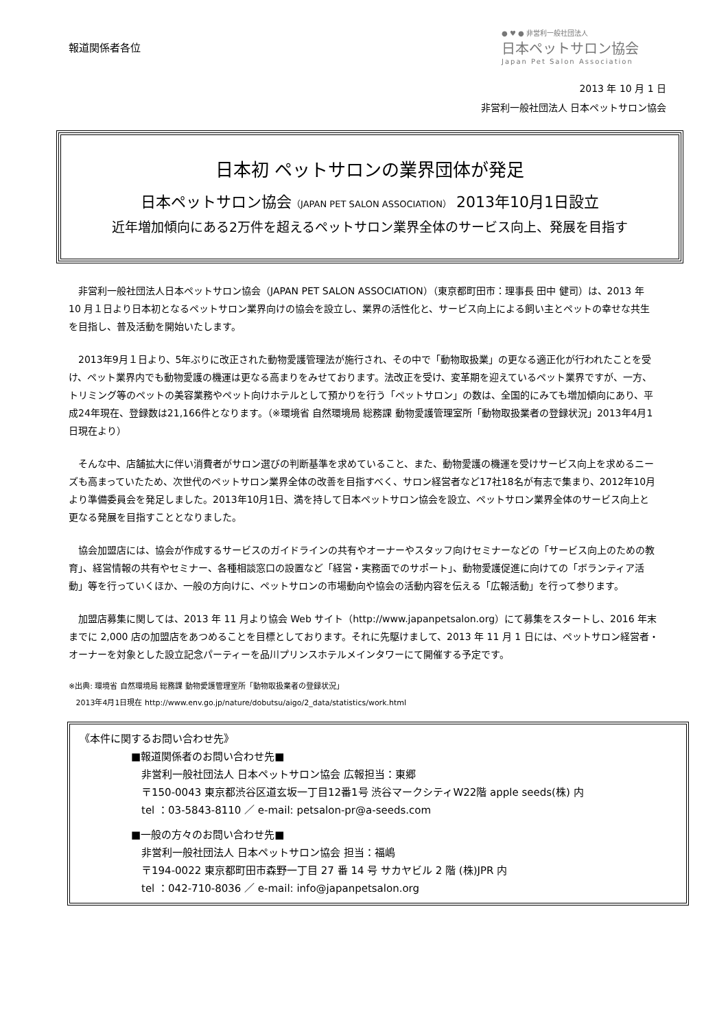報道関係者各位
● ♥ ● 非営利一般社団法人
日本ペットサロン協会
Japan Pet Salon Association
2013 年 10 月 1 日
非営利一般社団法人 日本ペットサロン協会
日本初 ペットサロンの業界団体が発足
日本ペットサロン協会（JAPAN PET SALON ASSOCIATION） 2013年10月1日設立
近年増加傾向にある2万件を超えるペットサロン業界全体のサービス向上、発展を目指す
非営利一般社団法人日本ペットサロン協会（JAPAN PET SALON ASSOCIATION）（東京都町田市：理事長 田中 健司）は、2013 年 10 月１日より日本初となるペットサロン業界向けの協会を設立し、業界の活性化と、サービス向上による飼い主とペットの幸せな共生を目指し、普及活動を開始いたします。
2013年9月１日より、5年ぶりに改正された動物愛護管理法が施行され、その中で「動物取扱業」の更なる適正化が行われたことを受け、ペット業界内でも動物愛護の機運は更なる高まりをみせております。法改正を受け、変革期を迎えているペット業界ですが、一方、トリミング等のペットの美容業務やペット向けホテルとして預かりを行う「ペットサロン」の数は、全国的にみても増加傾向にあり、平成24年現在、登録数は21,166件となります。（※環境省 自然環境局 総務課 動物愛護管理室所「動物取扱業者の登録状況」2013年4月1日現在より）
そんな中、店舗拡大に伴い消費者がサロン選びの判断基準を求めていること、また、動物愛護の機運を受けサービス向上を求めるニーズも高まっていたため、次世代のペットサロン業界全体の改善を目指すべく、サロン経営者など17社18名が有志で集まり、2012年10月より準備委員会を発足しました。2013年10月1日、満を持して日本ペットサロン協会を設立、ペットサロン業界全体のサービス向上と更なる発展を目指すこととなりました。
協会加盟店には、協会が作成するサービスのガイドラインの共有やオーナーやスタッフ向けセミナーなどの「サービス向上のための教育」、経営情報の共有やセミナー、各種相談窓口の設置など「経営・実務面でのサポート」、動物愛護促進に向けての「ボランティア活動」等を行っていくほか、一般の方向けに、ペットサロンの市場動向や協会の活動内容を伝える「広報活動」を行って参ります。
加盟店募集に関しては、2013 年 11 月より協会 Web サイト（http://www.japanpetsalon.org）にて募集をスタートし、2016 年末までに 2,000 店の加盟店をあつめることを目標としております。それに先駆けまして、2013 年 11 月 1 日には、ペットサロン経営者・オーナーを対象とした設立記念パーティーを品川プリンスホテルメインタワーにて開催する予定です。
※出典: 環境省 自然環境局 総務課 動物愛護管理室所「動物取扱業者の登録状況」
2013年4月1日現在 http://www.env.go.jp/nature/dobutsu/aigo/2_data/statistics/work.html
《本件に関するお問い合わせ先》
■報道関係者のお問い合わせ先■
非営利一般社団法人 日本ペットサロン協会 広報担当：東郷
〒150-0043 東京都渋谷区道玄坂一丁目12番1号 渋谷マークシティW22階 apple seeds(株) 内
tel ：03-5843-8110 ／ e-mail: petsalon-pr@a-seeds.com
■一般の方々のお問い合わせ先■
非営利一般社団法人 日本ペットサロン協会 担当：福嶋
〒194-0022 東京都町田市森野一丁目 27 番 14 号 サカヤビル 2 階 (株)JPR 内
tel ：042-710-8036 ／ e-mail: info@japanpetsalon.org